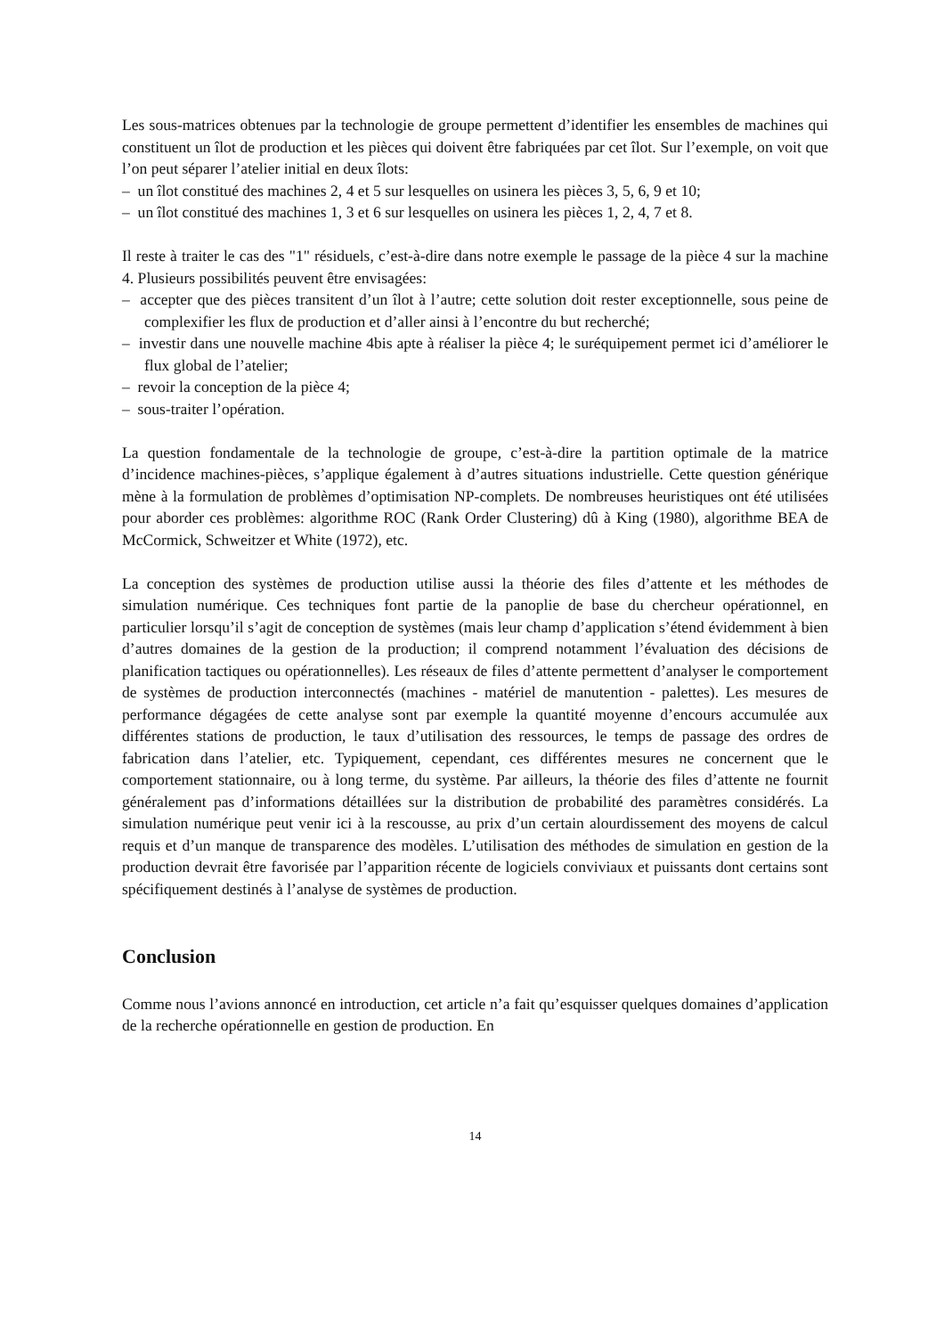Les sous-matrices obtenues par la technologie de groupe permettent d’identifier les ensembles de machines qui constituent un îlot de production et les pièces qui doivent être fabriquées par cet îlot. Sur l’exemple, on voit que l’on peut séparer l’atelier initial en deux îlots:
– un îlot constitué des machines 2, 4 et 5 sur lesquelles on usinera les pièces 3, 5, 6, 9 et 10;
– un îlot constitué des machines 1, 3 et 6 sur lesquelles on usinera les pièces 1, 2, 4, 7 et 8.
Il reste à traiter le cas des "1" résiduels, c’est-à-dire dans notre exemple le passage de la pièce 4 sur la machine 4. Plusieurs possibilités peuvent être envisagées:
– accepter que des pièces transitent d’un îlot à l’autre; cette solution doit rester exceptionnelle, sous peine de complexifier les flux de production et d’aller ainsi à l’encontre du but recherché;
– investir dans une nouvelle machine 4bis apte à réaliser la pièce 4; le suréquipement permet ici d’améliorer le flux global de l’atelier;
– revoir la conception de la pièce 4;
– sous-traiter l’opération.
La question fondamentale de la technologie de groupe, c’est-à-dire la partition optimale de la matrice d’incidence machines-pièces, s’applique également à d’autres situations industrielle. Cette question générique mène à la formulation de problèmes d’optimisation NP-complets. De nombreuses heuristiques ont été utilisées pour aborder ces problèmes: algorithme ROC (Rank Order Clustering) dû à King (1980), algorithme BEA de McCormick, Schweitzer et White (1972), etc.
La conception des systèmes de production utilise aussi la théorie des files d’attente et les méthodes de simulation numérique. Ces techniques font partie de la panoplie de base du chercheur opérationnel, en particulier lorsqu’il s’agit de conception de systèmes (mais leur champ d’application s’étend évidemment à bien d’autres domaines de la gestion de la production; il comprend notamment l’évaluation des décisions de planification tactiques ou opérationnelles). Les réseaux de files d’attente permettent d’analyser le comportement de systèmes de production interconnectés (machines - matériel de manutention - palettes). Les mesures de performance dégagées de cette analyse sont par exemple la quantité moyenne d’encours accumulée aux différentes stations de production, le taux d’utilisation des ressources, le temps de passage des ordres de fabrication dans l’atelier, etc. Typiquement, cependant, ces différentes mesures ne concernent que le comportement stationnaire, ou à long terme, du système. Par ailleurs, la théorie des files d’attente ne fournit généralement pas d’informations détaillées sur la distribution de probabilité des paramètres considérés. La simulation numérique peut venir ici à la rescousse, au prix d’un certain alourdissement des moyens de calcul requis et d’un manque de transparence des modèles. L’utilisation des méthodes de simulation en gestion de la production devrait être favorisée par l’apparition récente de logiciels conviviaux et puissants dont certains sont spécifiquement destinés à l’analyse de systèmes de production.
Conclusion
Comme nous l’avions annoncé en introduction, cet article n’a fait qu’esquisser quelques domaines d’application de la recherche opérationnelle en gestion de production. En
14